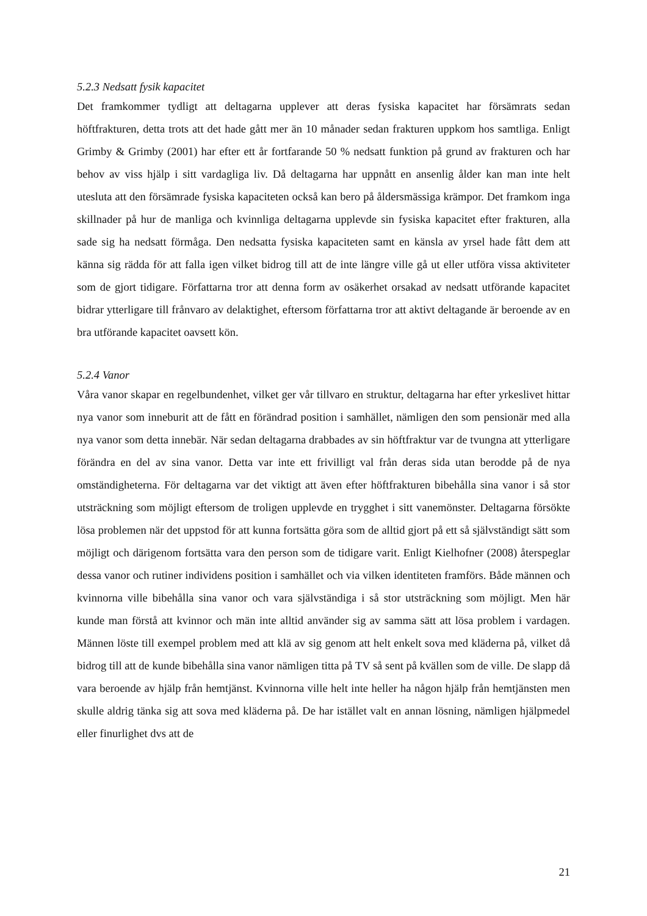5.2.3 Nedsatt fysik kapacitet
Det framkommer tydligt att deltagarna upplever att deras fysiska kapacitet har försämrats sedan höftfrakturen, detta trots att det hade gått mer än 10 månader sedan frakturen uppkom hos samtliga. Enligt Grimby & Grimby (2001) har efter ett år fortfarande 50 % nedsatt funktion på grund av frakturen och har behov av viss hjälp i sitt vardagliga liv. Då deltagarna har uppnått en ansenlig ålder kan man inte helt utesluta att den försämrade fysiska kapaciteten också kan bero på åldersmässiga krämpor. Det framkom inga skillnader på hur de manliga och kvinnliga deltagarna upplevde sin fysiska kapacitet efter frakturen, alla sade sig ha nedsatt förmåga. Den nedsatta fysiska kapaciteten samt en känsla av yrsel hade fått dem att känna sig rädda för att falla igen vilket bidrog till att de inte längre ville gå ut eller utföra vissa aktiviteter som de gjort tidigare. Författarna tror att denna form av osäkerhet orsakad av nedsatt utförande kapacitet bidrar ytterligare till frånvaro av delaktighet, eftersom författarna tror att aktivt deltagande är beroende av en bra utförande kapacitet oavsett kön.
5.2.4 Vanor
Våra vanor skapar en regelbundenhet, vilket ger vår tillvaro en struktur, deltagarna har efter yrkeslivet hittar nya vanor som inneburit att de fått en förändrad position i samhället, nämligen den som pensionär med alla nya vanor som detta innebär. När sedan deltagarna drabbades av sin höftfraktur var de tvungna att ytterligare förändra en del av sina vanor. Detta var inte ett frivilligt val från deras sida utan berodde på de nya omständigheterna. För deltagarna var det viktigt att även efter höftfrakturen bibehålla sina vanor i så stor utsträckning som möjligt eftersom de troligen upplevde en trygghet i sitt vanemönster. Deltagarna försökte lösa problemen när det uppstod för att kunna fortsätta göra som de alltid gjort på ett så självständigt sätt som möjligt och därigenom fortsätta vara den person som de tidigare varit. Enligt Kielhofner (2008) återspeglar dessa vanor och rutiner individens position i samhället och via vilken identiteten framförs. Både männen och kvinnorna ville bibehålla sina vanor och vara självständiga i så stor utsträckning som möjligt. Men här kunde man förstå att kvinnor och män inte alltid använder sig av samma sätt att lösa problem i vardagen. Männen löste till exempel problem med att klä av sig genom att helt enkelt sova med kläderna på, vilket då bidrog till att de kunde bibehålla sina vanor nämligen titta på TV så sent på kvällen som de ville. De slapp då vara beroende av hjälp från hemtjänst. Kvinnorna ville helt inte heller ha någon hjälp från hemtjänsten men skulle aldrig tänka sig att sova med kläderna på. De har istället valt en annan lösning, nämligen hjälpmedel eller finurlighet dvs att de
21